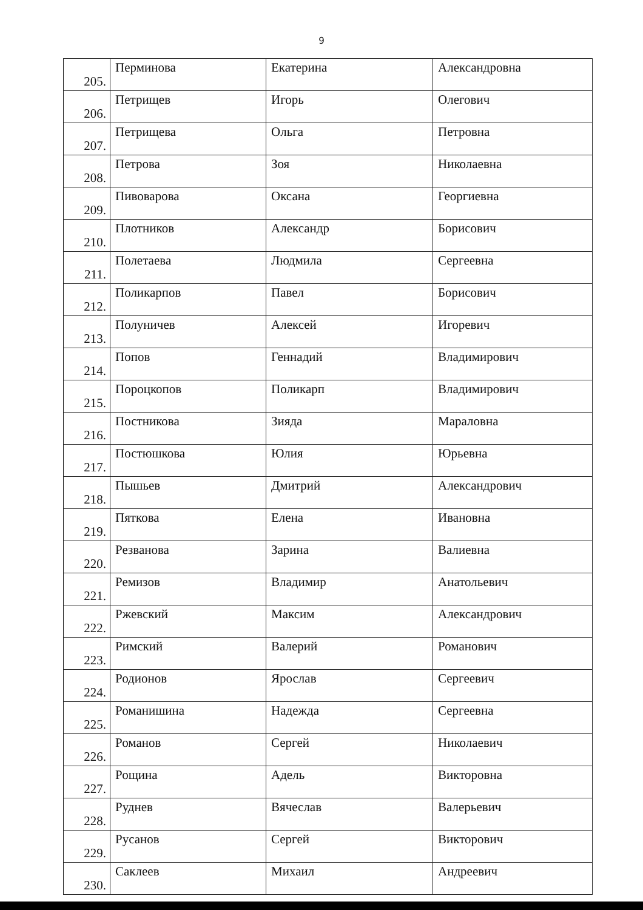9
| 205. | Перминова | Екатерина | Александровна |
| 206. | Петрищев | Игорь | Олегович |
| 207. | Петрищева | Ольга | Петровна |
| 208. | Петрова | Зоя | Николаевна |
| 209. | Пивоварова | Оксана | Георгиевна |
| 210. | Плотников | Александр | Борисович |
| 211. | Полетаева | Людмила | Сергеевна |
| 212. | Поликарпов | Павел | Борисович |
| 213. | Полуничев | Алексей | Игоревич |
| 214. | Попов | Геннадий | Владимирович |
| 215. | Пороцкопов | Поликарп | Владимирович |
| 216. | Постникова | Зияда | Мараловна |
| 217. | Постюшкова | Юлия | Юрьевна |
| 218. | Пышьев | Дмитрий | Александрович |
| 219. | Пяткова | Елена | Ивановна |
| 220. | Резванова | Зарина | Валиевна |
| 221. | Ремизов | Владимир | Анатольевич |
| 222. | Ржевский | Максим | Александрович |
| 223. | Римский | Валерий | Романович |
| 224. | Родионов | Ярослав | Сергеевич |
| 225. | Романишина | Надежда | Сергеевна |
| 226. | Романов | Сергей | Николаевич |
| 227. | Рощина | Адель | Викторовна |
| 228. | Руднев | Вячеслав | Валерьевич |
| 229. | Русанов | Сергей | Викторович |
| 230. | Саклеев | Михаил | Андреевич |